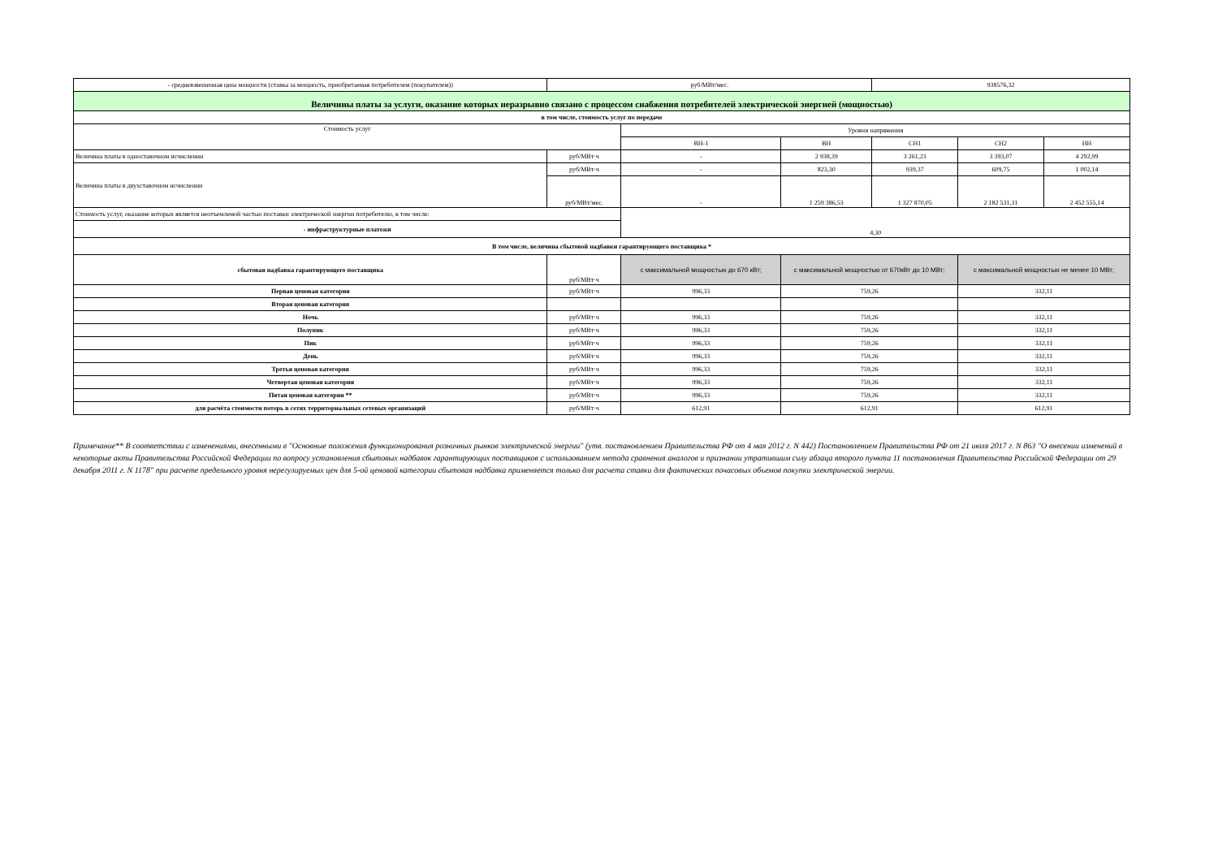| - средневзвешенная цена мощности (ставка за мощность, приобретаемая потребителем (покупателем)) | руб/МВт/мес. | | | 938576,32 | | |
| Величины платы за услуги, оказание которых неразрывно связано с процессом снабжения потребителей электрической энергией (мощностью) | | | | | | |
| в том числе, стоимость услуг по передаче | | | | | | |
| Стоимость услуг | | Уровни напряжения | | | | |
| | | ВН-1 | ВН | СН1 | СН2 | НН |
| Величина платы в одноставочном исчислении | руб/МВт·ч | - | 2 938,39 | 3 261,23 | 3 393,07 | 4 292,99 |
| Величина платы в двухставочном исчислении | руб/МВт·ч | - | 823,30 | 939,37 | 609,75 | 1 002,14 |
| | руб/МВт/мес. | - | 1 259 386,53 | 1 327 870,05 | 2 182 531,31 | 2 452 555,14 |
| Стоимость услуг, оказание которых является неотъемлемой частью поставки электрической энергии потребителю, в том числе: | | 4,30 | | | | |
| - инфраструктурные платежи | | | | | | |
| В том числе, величина сбытовой надбавки гарантирующего поставщика * | | | | | | |
| сбытовая надбавка гарантирующего поставщика | руб/МВт·ч | с максимальной мощностью до 670 кВт; | с максимальной мощностью от 670кВт до 10 МВт; | | с максимальной мощностью не менее 10 МВт; | |
| Первая ценовая категория | руб/МВт·ч | 996,33 | 759,26 | | 332,11 | |
| Вторая ценовая категория | | | | | | |
| Ночь | руб/МВт·ч | 996,33 | 759,26 | | 332,11 | |
| Полупик | руб/МВт·ч | 996,33 | 759,26 | | 332,11 | |
| Пик | руб/МВт·ч | 996,33 | 759,26 | | 332,11 | |
| День | руб/МВт·ч | 996,33 | 759,26 | | 332,11 | |
| Третья ценовая категория | руб/МВт·ч | 996,33 | 759,26 | | 332,11 | |
| Четвертая ценовая категория | руб/МВт·ч | 996,33 | 759,26 | | 332,11 | |
| Пятая ценовая категория ** | руб/МВт·ч | 996,33 | 759,26 | | 332,11 | |
| для расчёта стоимости потерь в сетях территориальных сетевых организаций | руб/МВт·ч | 612,91 | 612,91 | | 612,91 | |
Примечание** В соответствии с изменениями, внесенными в "Основные положения функционирования розничных рынков электрической энергии" (утв. постановлением Правительства РФ от 4 мая 2012 г. N 442) Постановлением Правительства РФ от 21 июля 2017 г. N 863 "О внесении изменений в некоторые акты Правительства Российской Федерации по вопросу установления сбытовых надбавок гарантирующих поставщиков с использованием метода сравнения аналогов и признании утратившим силу абзаца второго пункта 11 постановления Правительства Российской Федерации от 29 декабря 2011 г. N 1178" при расчете предельного уровня нерегулируемых цен для 5-ой ценовой категории сбытовая надбавка применяется только для расчета ставки для фактических почасовых объемов покупки электрической энергии.